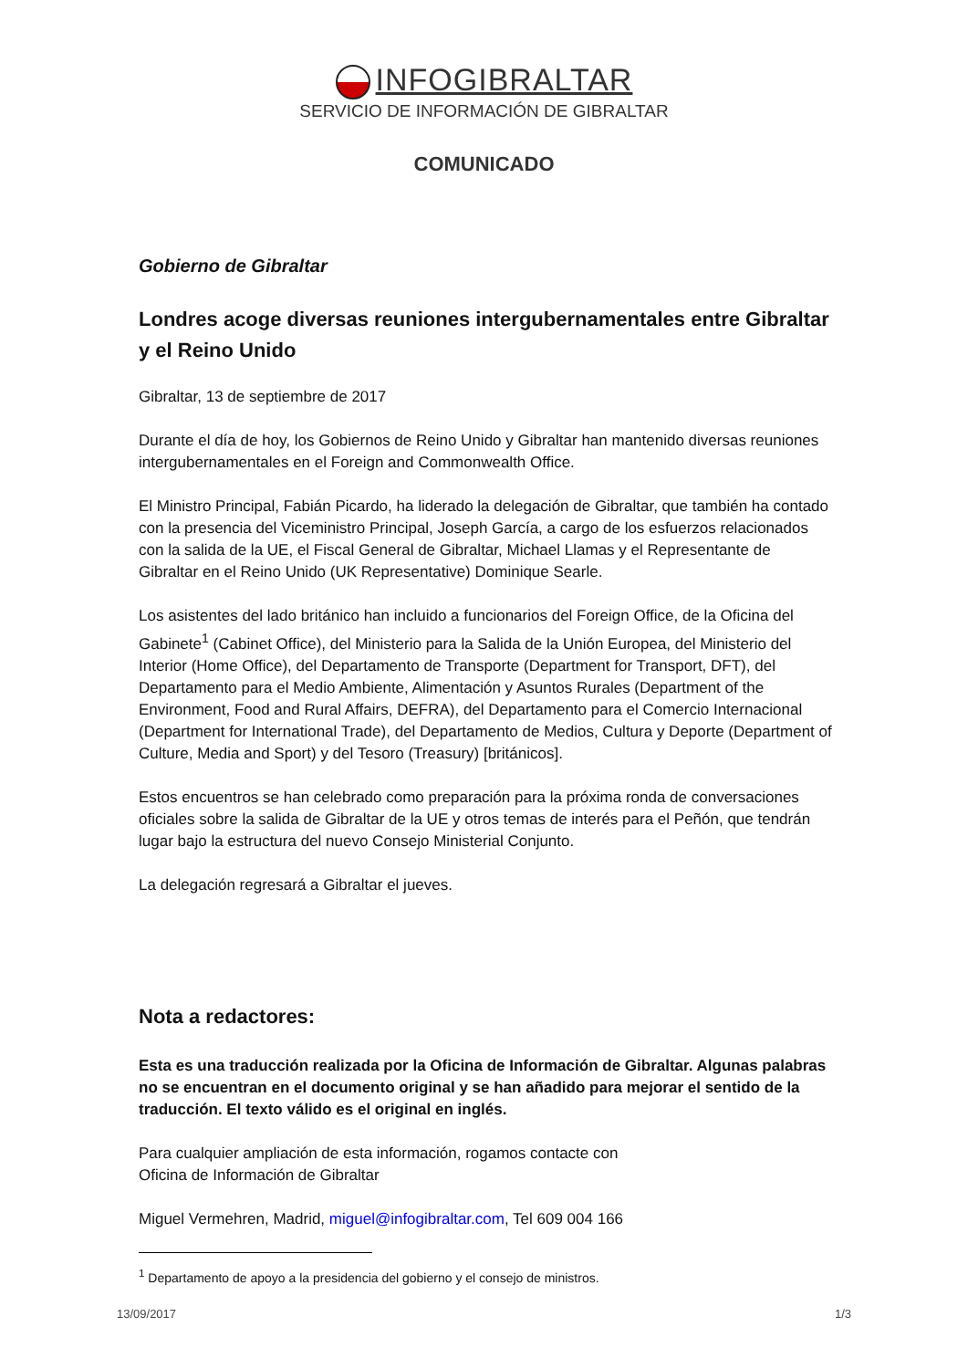INFOGIBRALTAR
SERVICIO DE INFORMACIÓN DE GIBRALTAR
COMUNICADO
Gobierno de Gibraltar
Londres acoge diversas reuniones intergubernamentales entre Gibraltar y el Reino Unido
Gibraltar, 13 de septiembre de 2017
Durante el día de hoy, los Gobiernos de Reino Unido y Gibraltar han mantenido diversas reuniones intergubernamentales en el Foreign and Commonwealth Office.
El Ministro Principal, Fabián Picardo, ha liderado la delegación de Gibraltar, que también ha contado con la presencia del Viceministro Principal, Joseph García, a cargo de los esfuerzos relacionados con la salida de la UE, el Fiscal General de Gibraltar, Michael Llamas y el Representante de Gibraltar en el Reino Unido (UK Representative) Dominique Searle.
Los asistentes del lado británico han incluido a funcionarios del Foreign Office, de la Oficina del Gabinete<sup>1</sup> (Cabinet Office), del Ministerio para la Salida de la Unión Europea, del Ministerio del Interior (Home Office), del Departamento de Transporte (Department for Transport, DFT), del Departamento para el Medio Ambiente, Alimentación y Asuntos Rurales (Department of the Environment, Food and Rural Affairs, DEFRA), del Departamento para el Comercio Internacional (Department for International Trade), del Departamento de Medios, Cultura y Deporte (Department of Culture, Media and Sport) y del Tesoro (Treasury) [británicos].
Estos encuentros se han celebrado como preparación para la próxima ronda de conversaciones oficiales sobre la salida de Gibraltar de la UE y otros temas de interés para el Peñón, que tendrán lugar bajo la estructura del nuevo Consejo Ministerial Conjunto.
La delegación regresará a Gibraltar el jueves.
Nota a redactores:
Esta es una traducción realizada por la Oficina de Información de Gibraltar. Algunas palabras no se encuentran en el documento original y se han añadido para mejorar el sentido de la traducción. El texto válido es el original en inglés.
Para cualquier ampliación de esta información, rogamos contacte con
Oficina de Información de Gibraltar
Miguel Vermehren, Madrid, miguel@infogibraltar.com, Tel 609 004 166
<sup>1</sup> Departamento de apoyo a la presidencia del gobierno y el consejo de ministros.
13/09/2017 1/3